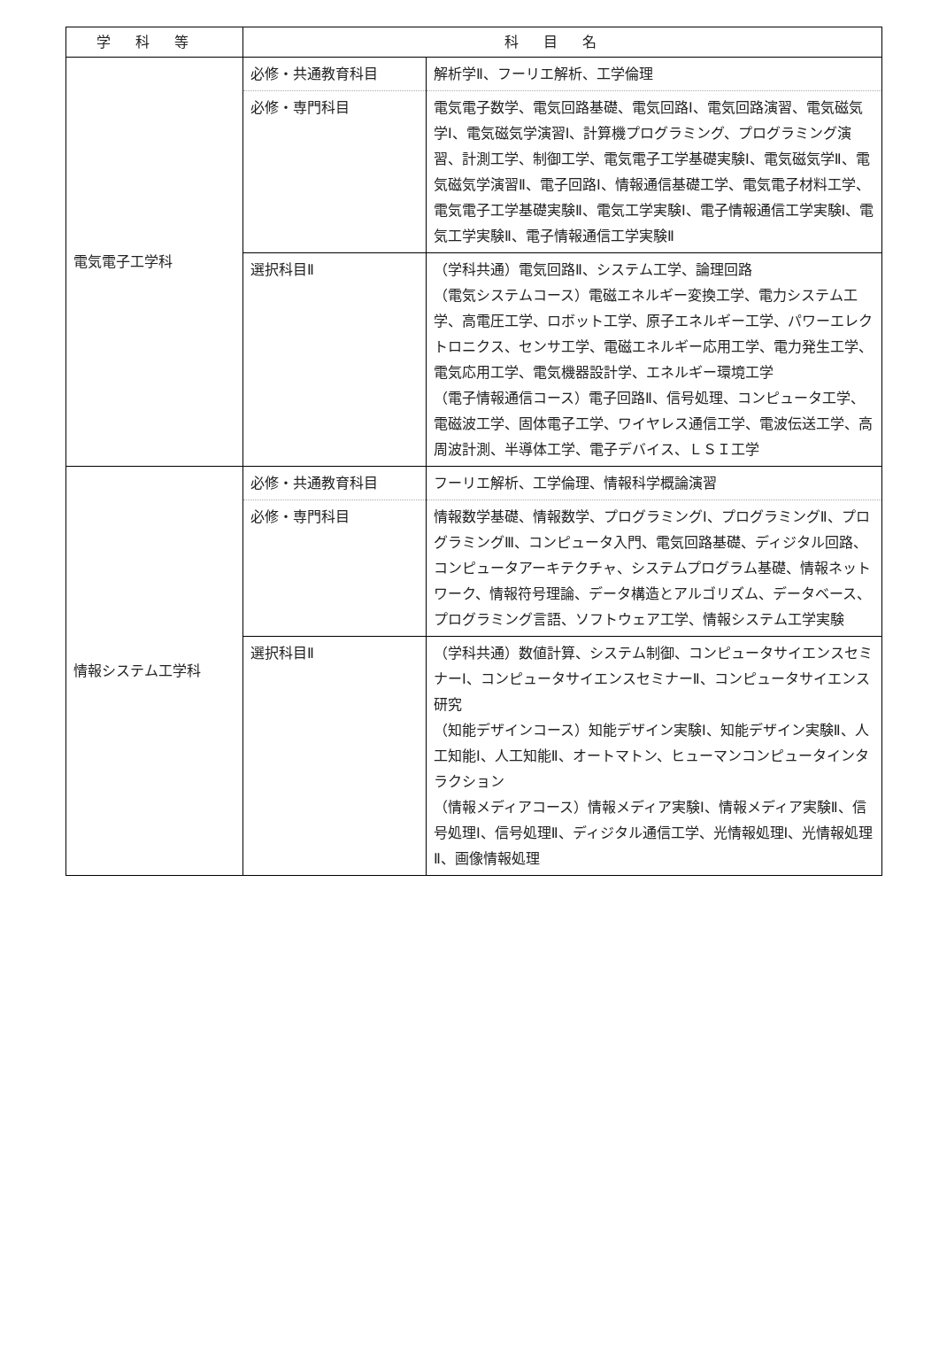| 学科等 | 科目名 | |
| --- | --- | --- |
| 電気電子工学科 | 必修・共通教育科目 | 解析学Ⅱ、フーリエ解析、工学倫理 |
| | 必修・専門科目 | 電気電子数学、電気回路基礎、電気回路Ⅰ、電気回路演習、電気磁気学Ⅰ、電気磁気学演習Ⅰ、計算機プログラミング、プログラミング演習、計測工学、制御工学、電気電子工学基礎実験Ⅰ、電気磁気学Ⅱ、電気磁気学演習Ⅱ、電子回路Ⅰ、情報通信基礎工学、電気電子材料工学、電気電子工学基礎実験Ⅱ、電気工学実験Ⅰ、電子情報通信工学実験Ⅰ、電気工学実験Ⅱ、電子情報通信工学実験Ⅱ |
| | 選択科目Ⅱ | （学科共通）電気回路Ⅱ、システム工学、論理回路 （電気システムコース）電磁エネルギー変換工学、電力システム工学、高電圧工学、ロボット工学、原子エネルギー工学、パワーエレクトロニクス、センサ工学、電磁エネルギー応用工学、電力発生工学、電気応用工学、電気機器設計学、エネルギー環境工学 （電子情報通信コース）電子回路Ⅱ、信号処理、コンピュータ工学、電磁波工学、固体電子工学、ワイヤレス通信工学、電波伝送工学、高周波計測、半導体工学、電子デバイス、ＬＳＩ工学 |
| 情報システム工学科 | 必修・共通教育科目 | フーリエ解析、工学倫理、情報科学概論演習 |
| | 必修・専門科目 | 情報数学基礎、情報数学、プログラミングⅠ、プログラミングⅡ、プログラミングⅢ、コンピュータ入門、電気回路基礎、ディジタル回路、コンピュータアーキテクチャ、システムプログラム基礎、情報ネットワーク、情報符号理論、データ構造とアルゴリズム、データベース、プログラミング言語、ソフトウェア工学、情報システム工学実験 |
| | 選択科目Ⅱ | （学科共通）数値計算、システム制御、コンピュータサイエンスセミナーⅠ、コンピュータサイエンスセミナーⅡ、コンピュータサイエンス研究 （知能デザインコース）知能デザイン実験Ⅰ、知能デザイン実験Ⅱ、人工知能Ⅰ、人工知能Ⅱ、オートマトン、ヒューマンコンピュータインタラクション （情報メディアコース）情報メディア実験Ⅰ、情報メディア実験Ⅱ、信号処理Ⅰ、信号処理Ⅱ、ディジタル通信工学、光情報処理Ⅰ、光情報処理Ⅱ、画像情報処理 |